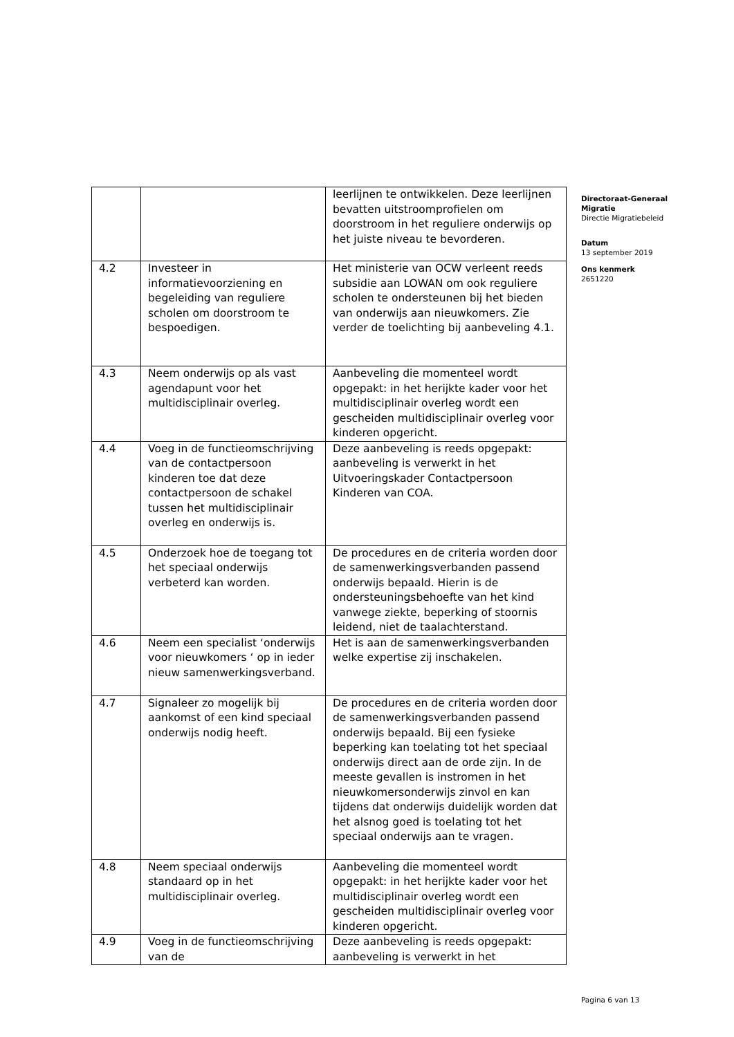| | | leerlijnen te ontwikkelen. Deze leerlijnen bevatten uitstroomprofielen om doorstroom in het reguliere onderwijs op het juiste niveau te bevorderen. |
| 4.2 | Investeer in informatievoorziening en begeleiding van reguliere scholen om doorstroom te bespoedigen. | Het ministerie van OCW verleent reeds subsidie aan LOWAN om ook reguliere scholen te ondersteunen bij het bieden van onderwijs aan nieuwkomers. Zie verder de toelichting bij aanbeveling 4.1. |
| 4.3 | Neem onderwijs op als vast agendapunt voor het multidisciplinair overleg. | Aanbeveling die momenteel wordt opgepakt: in het herijkte kader voor het multidisciplinair overleg wordt een gescheiden multidisciplinair overleg voor kinderen opgericht. |
| 4.4 | Voeg in de functieomschrijving van de contactpersoon kinderen toe dat deze contactpersoon de schakel tussen het multidisciplinair overleg en onderwijs is. | Deze aanbeveling is reeds opgepakt: aanbeveling is verwerkt in het Uitvoeringskader Contactpersoon Kinderen van COA. |
| 4.5 | Onderzoek hoe de toegang tot het speciaal onderwijs verbeterd kan worden. | De procedures en de criteria worden door de samenwerkingsverbanden passend onderwijs bepaald. Hierin is de ondersteuningsbehoefte van het kind vanwege ziekte, beperking of stoornis leidend, niet de taalachterstand. |
| 4.6 | Neem een specialist ‘onderwijs voor nieuwkomers ‘ op in ieder nieuw samenwerkingsverband. | Het is aan de samenwerkingsverbanden welke expertise zij inschakelen. |
| 4.7 | Signaleer zo mogelijk bij aankomst of een kind speciaal onderwijs nodig heeft. | De procedures en de criteria worden door de samenwerkingsverbanden passend onderwijs bepaald. Bij een fysieke beperking kan toelating tot het speciaal onderwijs direct aan de orde zijn. In de meeste gevallen is instromen in het nieuwkomersonderwijs zinvol en kan tijdens dat onderwijs duidelijk worden dat het alsnog goed is toelating tot het speciaal onderwijs aan te vragen. |
| 4.8 | Neem speciaal onderwijs standaard op in het multidisciplinair overleg. | Aanbeveling die momenteel wordt opgepakt: in het herijkte kader voor het multidisciplinair overleg wordt een gescheiden multidisciplinair overleg voor kinderen opgericht. |
| 4.9 | Voeg in de functieomschrijving van de | Deze aanbeveling is reeds opgepakt: aanbeveling is verwerkt in het |
Directoraat-Generaal Migratie
Directie Migratiebeleid
Datum
13 september 2019
Ons kenmerk
2651220
Pagina 6 van 13